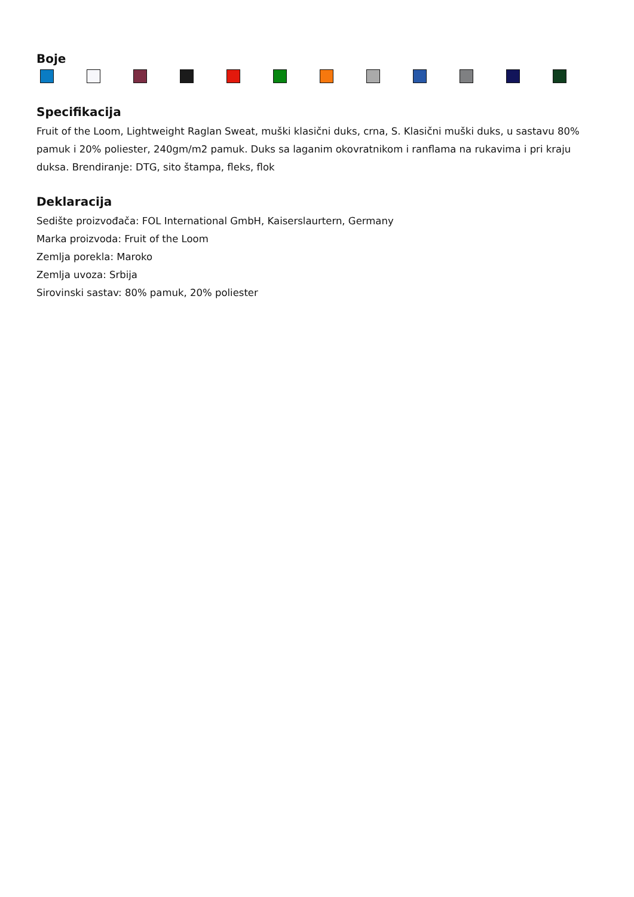Boje
Specifikacija
Fruit of the Loom, Lightweight Raglan Sweat, muški klasični duks, crna, S. Klasični muški duks, u sastavu 80% pamuk i 20% poliester, 240gm/m2 pamuk. Duks sa laganim okovratnikom i ranflama na rukavima i pri kraju duksa. Brendiranje: DTG, sito štampa, fleks, flok
Deklaracija
Sedište proizvođača: FOL International GmbH, Kaiserslaurtern, Germany
Marka proizvoda: Fruit of the Loom
Zemlja porekla: Maroko
Zemlja uvoza: Srbija
Sirovinski sastav: 80% pamuk, 20% poliester